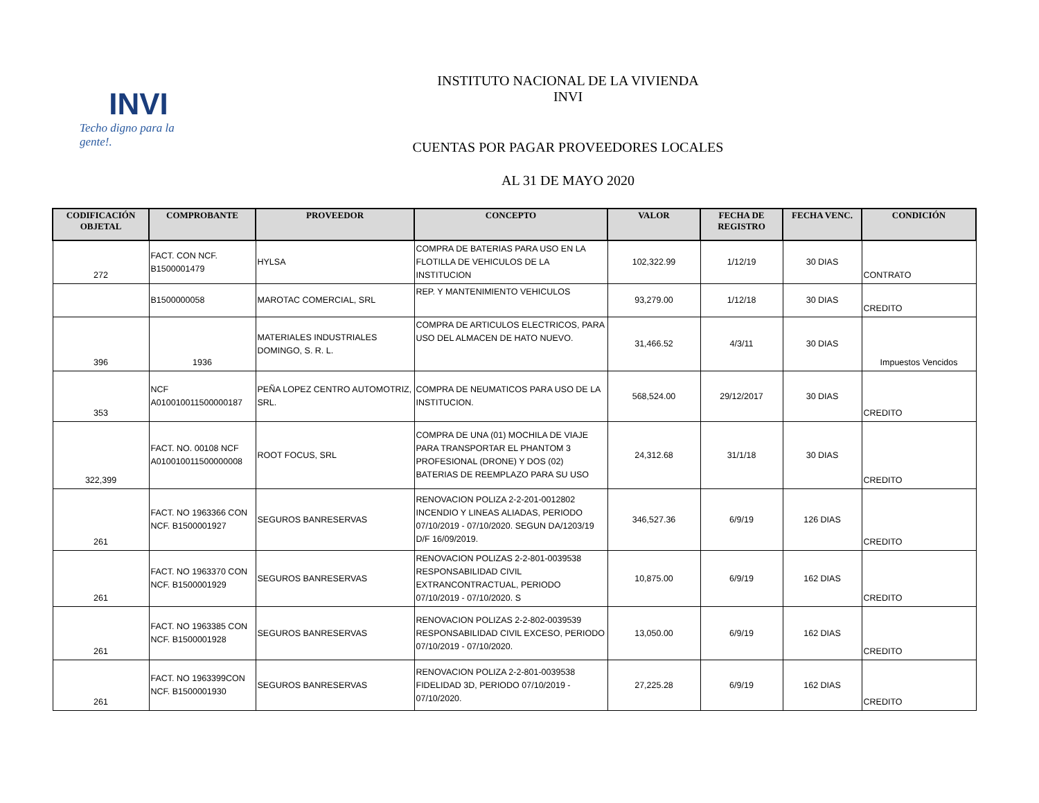INVI
Techo digno para la gente!.
INSTITUTO NACIONAL DE LA VIVIENDA
INVI
CUENTAS POR PAGAR PROVEEDORES LOCALES
AL 31 DE MAYO 2020
| CODIFICACIÓN OBJETAL | COMPROBANTE | PROVEEDOR | CONCEPTO | VALOR | FECHA DE REGISTRO | FECHA VENC. | CONDICIÓN |
| --- | --- | --- | --- | --- | --- | --- | --- |
| 272 | FACT. CON NCF. B1500001479 | HYLSA | COMPRA DE BATERIAS PARA USO EN LA FLOTILLA DE VEHICULOS DE LA INSTITUCION | 102,322.99 | 1/12/19 | 30 DIAS | CONTRATO |
| | B1500000058 | MAROTAC COMERCIAL, SRL | REP. Y MANTENIMIENTO VEHICULOS | 93,279.00 | 1/12/18 | 30 DIAS | CREDITO |
| 396 | 1936 | MATERIALES INDUSTRIALES DOMINGO, S. R. L. | COMPRA DE ARTICULOS ELECTRICOS, PARA USO DEL ALMACEN DE HATO NUEVO. | 31,466.52 | 4/3/11 | 30 DIAS | Impuestos Vencidos |
| 353 | NCF A010010011500000187 | PEÑA LOPEZ CENTRO AUTOMOTRIZ, SRL. | COMPRA DE NEUMATICOS PARA USO DE LA INSTITUCION. | 568,524.00 | 29/12/2017 | 30 DIAS | CREDITO |
| 322,399 | FACT. NO. 00108 NCF A010010011500000008 | ROOT FOCUS, SRL | COMPRA DE UNA (01) MOCHILA DE VIAJE PARA TRANSPORTAR EL PHANTOM 3 PROFESIONAL (DRONE) Y DOS (02) BATERIAS DE REEMPLAZO PARA SU USO | 24,312.68 | 31/1/18 | 30 DIAS | CREDITO |
| 261 | FACT. NO 1963366 CON NCF. B1500001927 | SEGUROS BANRESERVAS | RENOVACION POLIZA 2-2-201-0012802 INCENDIO Y LINEAS ALIADAS, PERIODO 07/10/2019 - 07/10/2020. SEGUN DA/1203/19 D/F 16/09/2019. | 346,527.36 | 6/9/19 | 126 DIAS | CREDITO |
| 261 | FACT. NO 1963370 CON NCF. B1500001929 | SEGUROS BANRESERVAS | RENOVACION POLIZAS 2-2-801-0039538 RESPONSABILIDAD CIVIL EXTRANCONTRACTUAL, PERIODO 07/10/2019 - 07/10/2020. S | 10,875.00 | 6/9/19 | 162 DIAS | CREDITO |
| 261 | FACT. NO 1963385 CON NCF. B1500001928 | SEGUROS BANRESERVAS | RENOVACION POLIZAS 2-2-802-0039539 RESPONSABILIDAD CIVIL EXCESO, PERIODO 07/10/2019 - 07/10/2020. | 13,050.00 | 6/9/19 | 162 DIAS | CREDITO |
| 261 | FACT. NO 1963399CON NCF. B1500001930 | SEGUROS BANRESERVAS | RENOVACION POLIZA 2-2-801-0039538 FIDELIDAD 3D, PERIODO 07/10/2019 - 07/10/2020. | 27,225.28 | 6/9/19 | 162 DIAS | CREDITO |